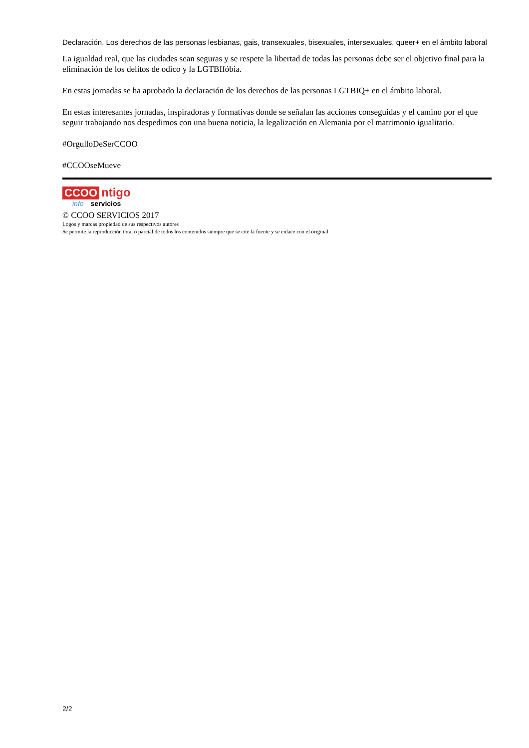Declaración. Los derechos de las personas lesbianas, gais, transexuales, bisexuales, intersexuales, queer+ en el ámbito laboral
La igualdad real, que las ciudades sean seguras y se respete la libertad de todas las personas debe ser el objetivo final para la eliminación de los delitos de odico y la LGTBIfóbia.
En estas jornadas se ha aprobado la declaración de los derechos de las personas LGTBIQ+ en el ámbito laboral.
En estas interesantes jornadas, inspiradoras y formativas donde se señalan las acciones conseguidas y el camino por el que seguir trabajando nos despedimos con una buena noticia, la legalización en Alemania por el matrimonio igualitario.
#OrgulloDeSerCCOO
#CCOOseMueve
CCOO ntigo
info servicios
© CCOO SERVICIOS 2017
Logos y marcas propiedad de sus respectivos autores
Se permite la reproducción total o parcial de todos los contenidos siempre que se cite la fuente y se enlace con el original
2/2